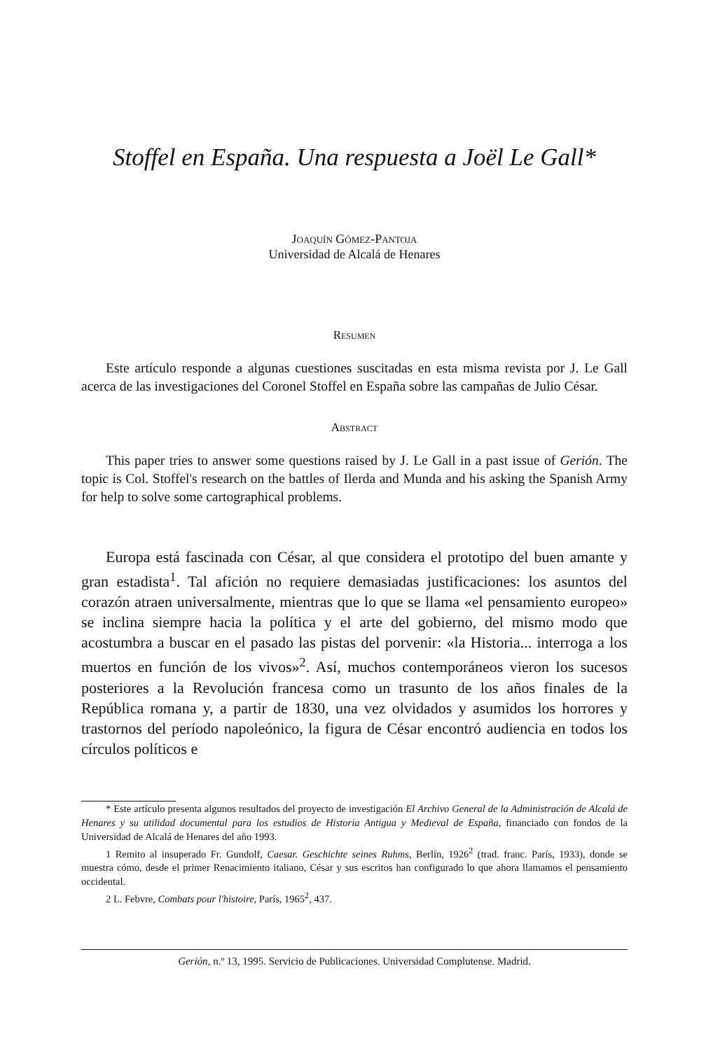Stoffel en España. Una respuesta a Joël Le Gall*
Joaquín Gómez-Pantoja
Universidad de Alcalá de Henares
Resumen
Este artículo responde a algunas cuestiones suscitadas en esta misma revista por J. Le Gall acerca de las investigaciones del Coronel Stoffel en España sobre las campañas de Julio César.
Abstract
This paper tries to answer some questions raised by J. Le Gall in a past issue of Gerión. The topic is Col. Stoffel's research on the battles of Ilerda and Munda and his asking the Spanish Army for help to solve some cartographical problems.
Europa está fascinada con César, al que considera el prototipo del buen amante y gran estadista<sup>1</sup>. Tal afición no requiere demasiadas justificaciones: los asuntos del corazón atraen universalmente, mientras que lo que se llama «el pensamiento europeo» se inclina siempre hacia la política y el arte del gobierno, del mismo modo que acostumbra a buscar en el pasado las pistas del porvenir: «la Historia... interroga a los muertos en función de los vivos»<sup>2</sup>. Así, muchos contemporáneos vieron los sucesos posteriores a la Revolución francesa como un trasunto de los años finales de la República romana y, a partir de 1830, una vez olvidados y asumidos los horrores y trastornos del período napoleónico, la figura de César encontró audiencia en todos los círculos políticos e
* Este artículo presenta algunos resultados del proyecto de investigación El Archivo General de la Administración de Alcalá de Henares y su utilidad documental para los estudios de Historia Antigua y Medieval de España, financiado con fondos de la Universidad de Alcalá de Henares del año 1993.
1 Remito al insuperado Fr. Gundolf, Caesar. Geschichte seines Ruhms, Berlín, 1926<sup>2</sup> (trad. franc. París, 1933), donde se muestra cómo, desde el primer Renacimiento italiano, César y sus escritos han configurado lo que ahora llamamos el pensamiento occidental.
2 L. Febvre, Combats pour l'histoire, París, 1965<sup>2</sup>, 437.
Gerión, n.º 13, 1995. Servicio de Publicaciones. Universidad Complutense. Madrid.